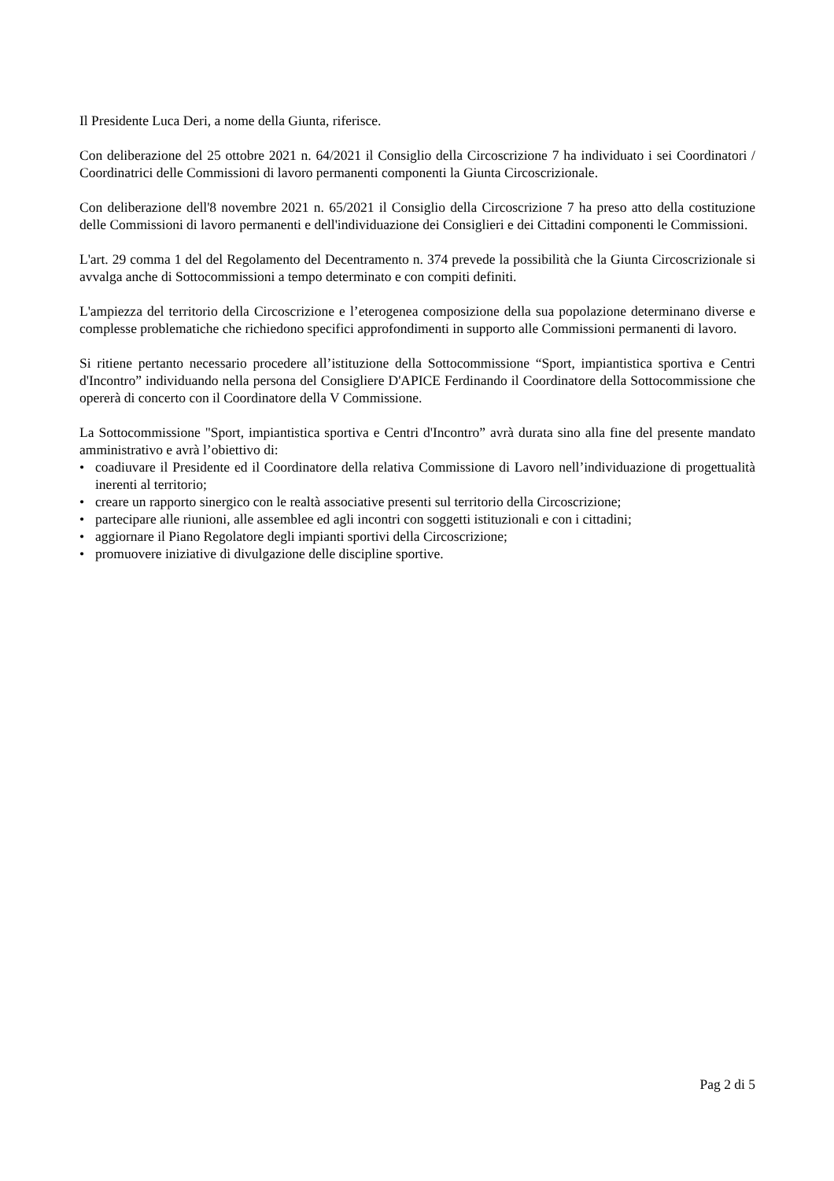Il Presidente Luca Deri, a nome della Giunta, riferisce.
Con deliberazione del 25 ottobre 2021 n. 64/2021 il Consiglio della Circoscrizione 7 ha individuato i sei Coordinatori / Coordinatrici delle Commissioni di lavoro permanenti componenti la Giunta Circoscrizionale.
Con deliberazione dell'8 novembre 2021 n. 65/2021 il Consiglio della Circoscrizione 7 ha preso atto della costituzione delle Commissioni di lavoro permanenti e dell'individuazione dei Consiglieri e dei Cittadini componenti le Commissioni.
L'art. 29 comma 1 del del Regolamento del Decentramento n. 374 prevede la possibilità che la Giunta Circoscrizionale si avvalga anche di Sottocommissioni a tempo determinato e con compiti definiti.
L'ampiezza del territorio della Circoscrizione e l’eterogenea composizione della sua popolazione determinano diverse e complesse problematiche che richiedono specifici approfondimenti in supporto alle Commissioni permanenti di lavoro.
Si ritiene pertanto necessario procedere all’istituzione della Sottocommissione “Sport, impiantistica sportiva e Centri d'Incontro” individuando nella persona del Consigliere D'APICE Ferdinando il Coordinatore della Sottocommissione che opererà di concerto con il Coordinatore della V Commissione.
La Sottocommissione "Sport, impiantistica sportiva e Centri d'Incontro” avrà durata sino alla fine del presente mandato amministrativo e avrà l’obiettivo di:
• coadiuvare il Presidente ed il Coordinatore della relativa Commissione di Lavoro nell’individuazione di progettualità inerenti al territorio;
• creare un rapporto sinergico con le realtà associative presenti sul territorio della Circoscrizione;
• partecipare alle riunioni, alle assemblee ed agli incontri con soggetti istituzionali e con i cittadini;
• aggiornare il Piano Regolatore degli impianti sportivi della Circoscrizione;
• promuovere iniziative di divulgazione delle discipline sportive.
Pag 2 di 5